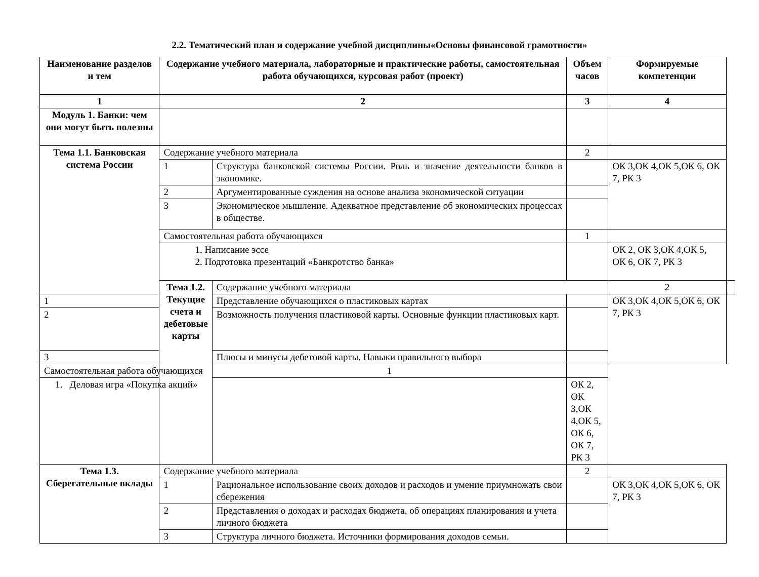2.2. Тематический план и содержание учебной дисциплины«Основы финансовой грамотности»
| Наименование разделов и тем | Содержание учебного материала, лабораторные и практические работы, самостоятельная работа обучающихся, курсовая работ (проект) | | Объем часов | Формируемые компетенции | |
| --- | --- | --- | --- | --- | --- |
| 1 | 2 | | 3 | 4 | |
| Модуль 1. Банки: чем они могут быть полезны | | | | | |
| Тема 1.1. Банковская система России | Содержание учебного материала | | 2 | | |
| | 1 | Структура банковской системы России. Роль и значение деятельности банков в экономике. | | ОК 3,ОК 4,ОК 5,ОК 6, ОК 7, РК 3 | |
| | 2 | Аргументированные суждения на основе анализа экономической ситуации | | | |
| | 3 | Экономическое мышление. Адекватное представление об экономических процессах в обществе. | | | |
| | Самостоятельная работа обучающихся | | 1 | | |
| | 1. Написание эссе 2. Подготовка презентаций «Банкротство банка» | | | ОК 2, ОК 3,ОК 4,ОК 5, ОК 6, ОК 7, РК 3 | |
| | Тема 1.2. Текущие счета и дебетовые карты | Содержание учебного материала | | 2 | |
| 1 | | Представление обучающихся о пластиковых картах | | ОК 3,ОК 4,ОК 5,ОК 6, ОК 7, РК 3 | |
| 2 | | Возможность получения пластиковой карты. Основные функции пластиковых карт. | | | |
| 3 | | Плюсы и минусы дебетовой карты. Навыки правильного выбора | | | |
| Самостоятельная работа обучающихся | | 1 | | | |
| 1. Деловая игра «Покупка акций» | | | ОК 2, ОК 3,ОК 4,ОК 5, ОК 6, ОК 7, РК 3 | | |
| Тема 1.3. Сберегательные вклады | Содержание учебного материала | | 2 | | |
| | 1 | Рациональное использование своих доходов и расходов и умение приумножать свои сбережения | | ОК 3,ОК 4,ОК 5,ОК 6, ОК 7, РК 3 | |
| | 2 | Представления о доходах и расходах бюджета, об операциях планирования и учета личного бюджета | | | |
| | 3 | Структура личного бюджета. Источники формирования доходов семьи. | | | |